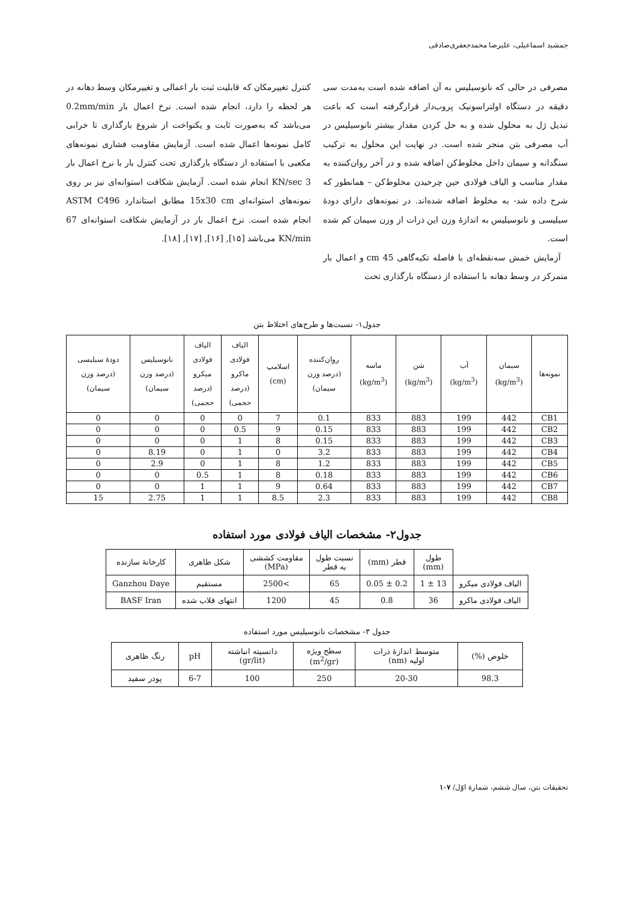جمشید اسماعیلی، علیرضا محمدجعفری‌صادقی
مصرفی در حالی که نانوسیلیس به آن اضافه شده است به‌مدت سی دقیقه در دستگاه اولتراسونیک پروب‌دار قرارگرفته است که باعث تبدیل ژل به محلول شده و به حل کردن مقدار بیشتر نانوسیلیس در آب مصرفی بتن منجر شده است. در نهایت این محلول به ترکیب سنگدانه و سیمان داخل مخلوط‌کن اضافه شده و در آخر روان‌کننده به مقدار مناسب و الیاف فولادی حین چرخیدن مخلوط‌کن – همانطور که شرح داده شد- به مخلوط اضافه شده‌اند. در نمونه‌های دارای دودهٔ سیلیسی و نانوسیلیس به اندازهٔ وزن این ذرات از وزن سیمان کم شده است.
آزمایش خمش سه‌نقطه‌ای با فاصله تکیه‌گاهی 45 cm و اعمال بار متمرکز در وسط دهانه با استفاده از دستگاه بارگذاری تحت
کنترل تغییرمکان که قابلیت ثبت بار اعمالی و تغییرمکان وسط دهانه در هر لحظه را دارد، انجام شده است. نرخ اعمال بار 0.2mm/min می‌باشد که به‌صورت ثابت و یکنواخت از شروع بارگذاری تا خرابی کامل نمونه‌ها اعمال شده است. آزمایش مقاومت فشاری نمونه‌های مکعبی با استفاده از دستگاه بارگذاری تحت کنترل بار با نرخ اعمال بار 3 KN/sec انجام شده است. آزمایش شکافت استوانه‌ای نیز بر روی نمونه‌های استوانه‌ای 15x30 cm مطابق استاندارد ASTM C496 انجام شده است. نرخ اعمال بار در آزمایش شکافت استوانه‌ای 67 KN/min می‌باشد [۱۵], [۱۶], [۱۷], [۱۸].
جدول۱- نسبت‌ها و طرح‌های اختلاط بتن
| نمونه‌ها | سیمان (kg/m<sup>3</sup>) | آب (kg/m<sup>3</sup>) | شن (kg/m<sup>3</sup>) | ماسه (kg/m<sup>3</sup>) | روان‌کننده (درصد وزن سیمان) | اسلامپ (cm) | الیاف فولادی ماکرو (درصد حجمی) | الیاف فولادی میکرو (درصد حجمی) | نانوسیلیس (درصد وزن سیمان) | دودهٔ سیلیسی (درصد وزن سیمان) |
| --- | --- | --- | --- | --- | --- | --- | --- | --- | --- | --- |
| CB1 | 442 | 199 | 883 | 833 | 0.1 | 7 | 0 | 0 | 0 | 0 |
| CB2 | 442 | 199 | 883 | 833 | 0.15 | 9 | 0.5 | 0 | 0 | 0 |
| CB3 | 442 | 199 | 883 | 833 | 0.15 | 8 | 1 | 0 | 0 | 0 |
| CB4 | 442 | 199 | 883 | 833 | 3.2 | 0 | 1 | 0 | 8.19 | 0 |
| CB5 | 442 | 199 | 883 | 833 | 1.2 | 8 | 1 | 0 | 2.9 | 0 |
| CB6 | 442 | 199 | 883 | 833 | 0.18 | 8 | 1 | 0.5 | 0 | 0 |
| CB7 | 442 | 199 | 883 | 833 | 0.64 | 9 | 1 | 1 | 0 | 0 |
| CB8 | 442 | 199 | 883 | 833 | 2.3 | 8.5 | 1 | 1 | 2.75 | 15 |
جدول۲- مشخصات الیاف فولادی مورد استفاده
| | طول (mm) | قطر (mm) | نسبت طول به قطر | مقاومت کششی (MPa) | شکل ظاهری | کارخانهٔ سازنده |
| --- | --- | --- | --- | --- | --- | --- |
| الیاف فولادی میکرو | 13 ± 1 | 0.2 ± 0.05 | 65 | >2500 | مستقیم | Ganzhou Daye |
| الیاف فولادی ماکرو | 36 | 0.8 | 45 | 1200 | انتهای قلاب شده | BASF Iran |
جدول ۳- مشخصات نانوسیلیس مورد استفاده
| خلوص (%) | متوسط اندازهٔ ذرات اولیه (nm) | سطح ویژه (m<sup>2</sup>/gr) | دانسیته انباشته (gr/lit) | pH | رنگ ظاهری |
| --- | --- | --- | --- | --- | --- |
| 98.3 | 20-30 | 250 | 100 | 6-7 | پودر سفید |
تحقیقات بتن، سال ششم، شمارهٔ اوّل/ ۱۰۷